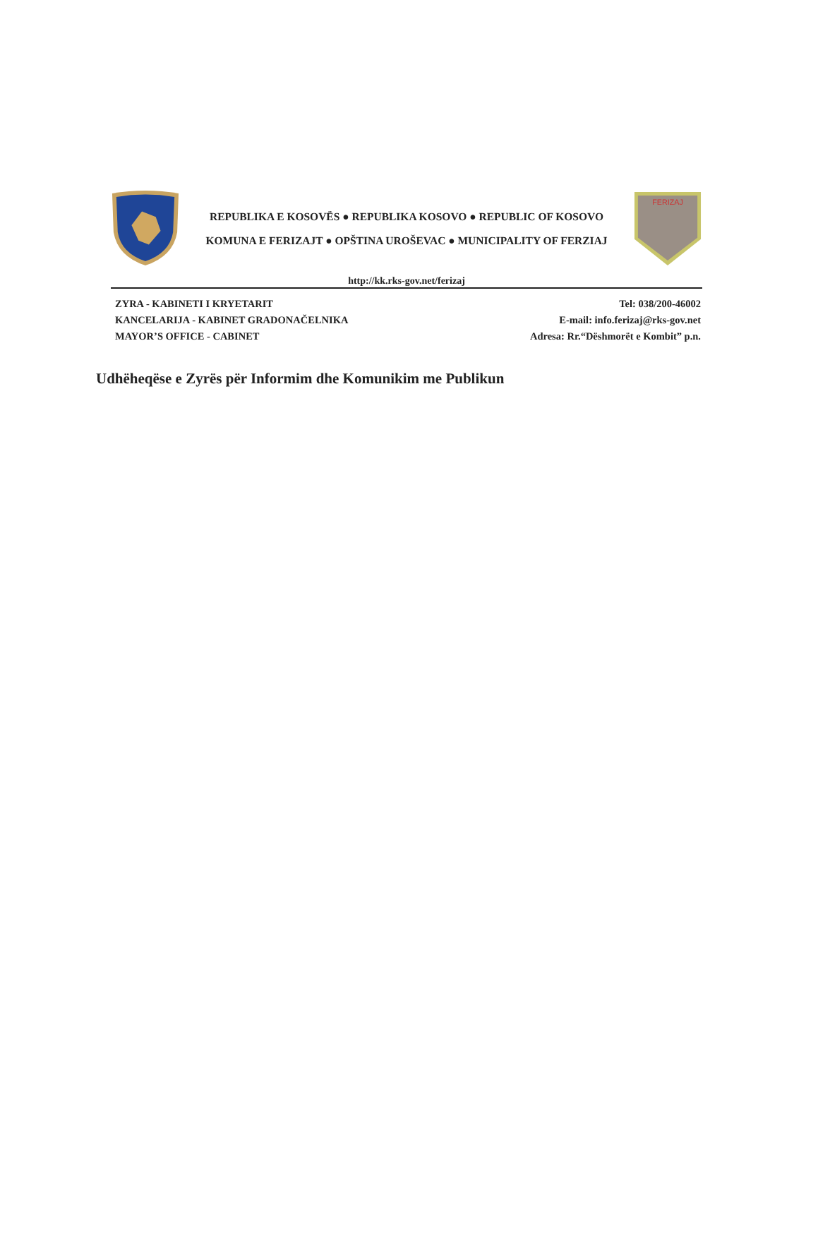REPUBLIKA E KOSOVËS ● REPUBLIKA KOSOVO ● REPUBLIC OF KOSOVO
KOMUNA E FERIZAJT ● OPŠTINA UROŠEVAC ● MUNICIPALITY OF FERZIAJ
FERIZAJ
http://kk.rks-gov.net/ferizaj
ZYRA - KABINETI I KRYETARIT
KANCELARIJA - KABINET GRADONAČELNIKA
MAYOR’S OFFICE - CABINET
Tel: 038/200-46002
E-mail: info.ferizaj@rks-gov.net
Adresa: Rr.“Dëshmorët e Kombit” p.n.
Udhëheqëse e Zyrës për Informim dhe Komunikim me Publikun